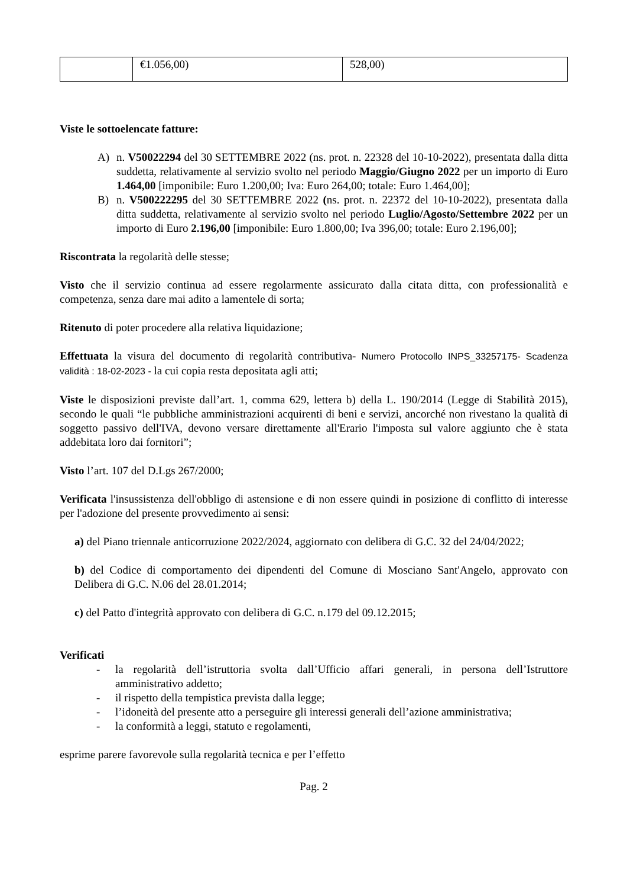| | €1.056,00) | 528,00) |
Viste le sottoelencate fatture:
A) n. V50022294 del 30 SETTEMBRE 2022 (ns. prot. n. 22328 del 10-10-2022), presentata dalla ditta suddetta, relativamente al servizio svolto nel periodo Maggio/Giugno 2022 per un importo di Euro 1.464,00 [imponibile: Euro 1.200,00; Iva: Euro 264,00; totale: Euro 1.464,00];
B) n. V500222295 del 30 SETTEMBRE 2022 (ns. prot. n. 22372 del 10-10-2022), presentata dalla ditta suddetta, relativamente al servizio svolto nel periodo Luglio/Agosto/Settembre 2022 per un importo di Euro 2.196,00 [imponibile: Euro 1.800,00; Iva 396,00; totale: Euro 2.196,00];
Riscontrata la regolarità delle stesse;
Visto che il servizio continua ad essere regolarmente assicurato dalla citata ditta, con professionalità e competenza, senza dare mai adito a lamentele di sorta;
Ritenuto di poter procedere alla relativa liquidazione;
Effettuata la visura del documento di regolarità contributiva- Numero Protocollo INPS_33257175- Scadenza validità : 18-02-2023 - la cui copia resta depositata agli atti;
Viste le disposizioni previste dall’art. 1, comma 629, lettera b) della L. 190/2014 (Legge di Stabilità 2015), secondo le quali “le pubbliche amministrazioni acquirenti di beni e servizi, ancorché non rivestano la qualità di soggetto passivo dell'IVA, devono versare direttamente all'Erario l'imposta sul valore aggiunto che è stata addebitata loro dai fornitori”;
Visto l’art. 107 del D.Lgs 267/2000;
Verificata l'insussistenza dell'obbligo di astensione e di non essere quindi in posizione di conflitto di interesse per l'adozione del presente provvedimento ai sensi:
a) del Piano triennale anticorruzione 2022/2024, aggiornato con delibera di G.C. 32 del 24/04/2022;
b) del Codice di comportamento dei dipendenti del Comune di Mosciano Sant'Angelo, approvato con Delibera di G.C. N.06 del 28.01.2014;
c) del Patto d'integrità approvato con delibera di G.C. n.179 del 09.12.2015;
Verificati
- la regolarità dell’istruttoria svolta dall’Ufficio affari generali, in persona dell’Istruttore amministrativo addetto;
- il rispetto della tempistica prevista dalla legge;
- l’idoneità del presente atto a perseguire gli interessi generali dell’azione amministrativa;
- la conformità a leggi, statuto e regolamenti,
esprime parere favorevole sulla regolarità tecnica e per l’effetto
Pag. 2